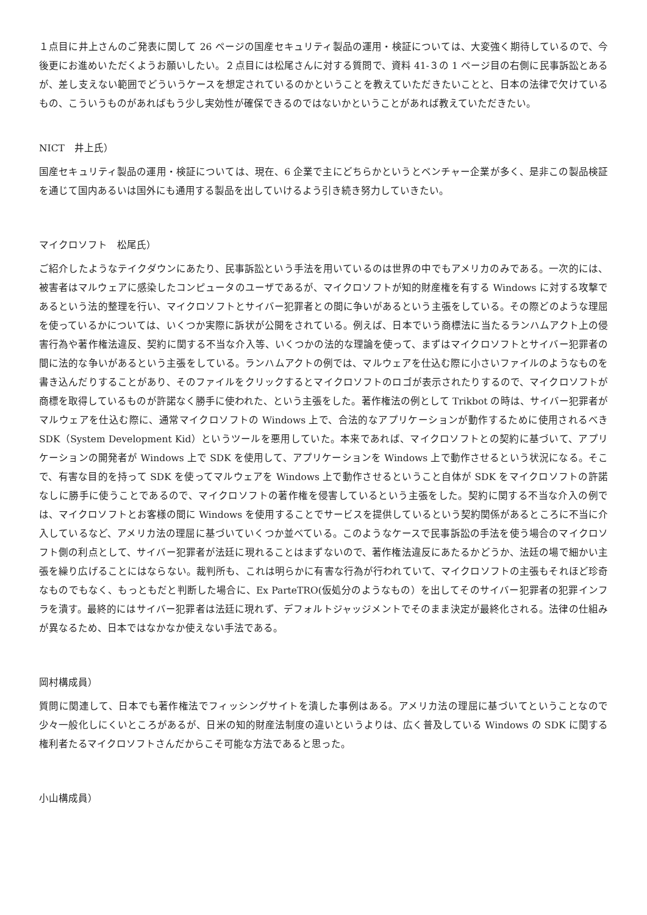１点目に井上さんのご発表に関して 26 ページの国産セキュリティ製品の運用・検証については、大変強く期待しているので、今後更にお進めいただくようお願いしたい。２点目には松尾さんに対する質問で、資料 41-３の 1 ページ目の右側に民事訴訟とあるが、差し支えない範囲でどういうケースを想定されているのかということを教えていただきたいことと、日本の法律で欠けているもの、こういうものがあればもう少し実効性が確保できるのではないかということがあれば教えていただきたい。
NICT　井上氏）
国産セキュリティ製品の運用・検証については、現在、6 企業で主にどちらかというとベンチャー企業が多く、是非この製品検証を通じて国内あるいは国外にも通用する製品を出していけるよう引き続き努力していきたい。
マイクロソフト　松尾氏）
ご紹介したようなテイクダウンにあたり、民事訴訟という手法を用いているのは世界の中でもアメリカのみである。一次的には、被害者はマルウェアに感染したコンピュータのユーザであるが、マイクロソフトが知的財産権を有する Windows に対する攻撃であるという法的整理を行い、マイクロソフトとサイバー犯罪者との間に争いがあるという主張をしている。その際どのような理屈を使っているかについては、いくつか実際に訴状が公開をされている。例えば、日本でいう商標法に当たるランハムアクト上の侵害行為や著作権法違反、契約に関する不当な介入等、いくつかの法的な理論を使って、まずはマイクロソフトとサイバー犯罪者の間に法的な争いがあるという主張をしている。ランハムアクトの例では、マルウェアを仕込む際に小さいファイルのようなものを書き込んだりすることがあり、そのファイルをクリックするとマイクロソフトのロゴが表示されたりするので、マイクロソフトが商標を取得しているものが許諾なく勝手に使われた、という主張をした。著作権法の例として Trikbot の時は、サイバー犯罪者がマルウェアを仕込む際に、通常マイクロソフトの Windows 上で、合法的なアプリケーションが動作するために使用されるべき SDK（System Development Kid）というツールを悪用していた。本来であれば、マイクロソフトとの契約に基づいて、アプリケーションの開発者が Windows 上で SDK を使用して、アプリケーションを Windows 上で動作させるという状況になる。そこで、有害な目的を持って SDK を使ってマルウェアを Windows 上で動作させるということ自体が SDK をマイクロソフトの許諾なしに勝手に使うことであるので、マイクロソフトの著作権を侵害しているという主張をした。契約に関する不当な介入の例では、マイクロソフトとお客様の間に Windows を使用することでサービスを提供しているという契約関係があるところに不当に介入しているなど、アメリカ法の理屈に基づいていくつか並べている。このようなケースで民事訴訟の手法を使う場合のマイクロソフト側の利点として、サイバー犯罪者が法廷に現れることはまずないので、著作権法違反にあたるかどうか、法廷の場で細かい主張を繰り広げることにはならない。裁判所も、これは明らかに有害な行為が行われていて、マイクロソフトの主張もそれほど珍奇なものでもなく、もっともだと判断した場合に、Ex ParteTRO(仮処分のようなもの）を出してそのサイバー犯罪者の犯罪インフラを潰す。最終的にはサイバー犯罪者は法廷に現れず、デフォルトジャッジメントでそのまま決定が最終化される。法律の仕組みが異なるため、日本ではなかなか使えない手法である。
岡村構成員）
質問に関連して、日本でも著作権法でフィッシングサイトを潰した事例はある。アメリカ法の理屈に基づいてということなので少々一般化しにくいところがあるが、日米の知的財産法制度の違いというよりは、広く普及している Windows の SDK に関する権利者たるマイクロソフトさんだからこそ可能な方法であると思った。
小山構成員）